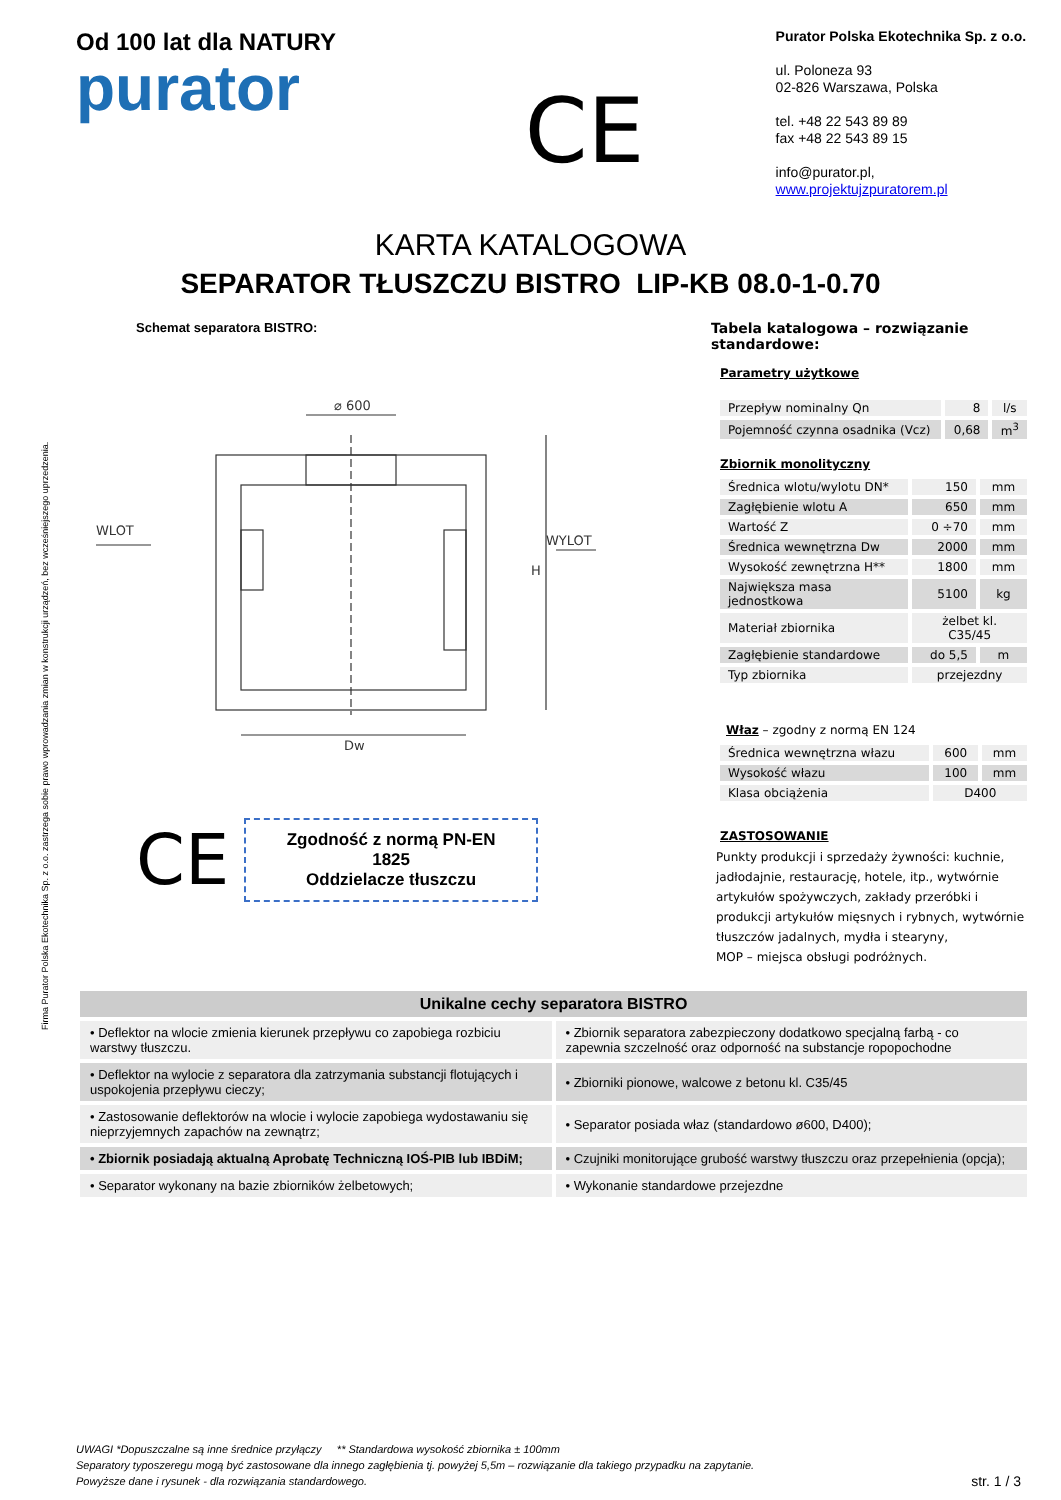Firma Purator Polska Ekotechnika Sp. z o.o. zastrzega sobie prawo wprowadzania zmian w konstrukcji urządzeń, bez wcześniejszego uprzedzenia.
Od 100 lat dla NATURY
purator
CE
Purator Polska Ekotechnika Sp. z o.o.
ul. Poloneza 93
02-826 Warszawa, Polska
tel. +48 22 543 89 89
fax +48 22 543 89 15
info@purator.pl, www.projektujzpuratorem.pl
KARTA KATALOGOWA
SEPARATOR TŁUSZCZU BISTRO LIP-KB 08.0-1-0.70
Schemat separatora BISTRO:
⌀ 600
WLOT
WYLOT
Dw
H
CE
Zgodność z normą PN-EN 1825
Oddzielacze tłuszczu
Tabela katalogowa – rozwiązanie standardowe:
Parametry użytkowe
| Przepływ nominalny Qn | 8 | l/s |
| Pojemność czynna osadnika (Vcz) | 0,68 | m<sup>3</sup> |
Zbiornik monolityczny
| Średnica wlotu/wylotu DN* | 150 | mm |
| Zagłębienie wlotu A | 650 | mm |
| Wartość Z | 0 ÷70 | mm |
| Średnica wewnętrzna Dw | 2000 | mm |
| Wysokość zewnętrzna H** | 1800 | mm |
| Największa masa jednostkowa | 5100 | kg |
| Materiał zbiornika | żelbet kl. C35/45 | |
| Zagłębienie standardowe | do 5,5 | m |
| Typ zbiornika | przejezdny | |
Właz – zgodny z normą EN 124
| Średnica wewnętrzna włazu | 600 | mm |
| Wysokość włazu | 100 | mm |
| Klasa obciążenia | D400 | |
ZASTOSOWANIE
Punkty produkcji i sprzedaży żywności: kuchnie, jadłodajnie, restaurację, hotele, itp., wytwórnie artykułów spożywczych, zakłady przeróbki i produkcji artykułów mięsnych i rybnych, wytwórnie tłuszczów jadalnych, mydła i stearyny,
MOP – miejsca obsługi podróżnych.
| Unikalne cechy separatora BISTRO | |
| --- | --- |
| • Deflektor na wlocie zmienia kierunek przepływu co zapobiega rozbiciu warstwy tłuszczu. | • Zbiornik separatora zabezpieczony dodatkowo specjalną farbą - co zapewnia szczelność oraz odporność na substancje ropopochodne |
| • Deflektor na wylocie z separatora dla zatrzymania substancji flotujących i uspokojenia przepływu cieczy; | • Zbiorniki pionowe, walcowe z betonu kl. C35/45 |
| • Zastosowanie deflektorów na wlocie i wylocie zapobiega wydostawaniu się nieprzyjemnych zapachów na zewnątrz; | • Separator posiada właz (standardowo ø600, D400); |
| • Zbiornik posiadają aktualną Aprobatę Techniczną IOŚ-PIB lub IBDiM; | • Czujniki monitorujące grubość warstwy tłuszczu oraz przepełnienia (opcja); |
| • Separator wykonany na bazie zbiorników żelbetowych; | • Wykonanie standardowe przejezdne |
UWAGI *Dopuszczalne są inne średnice przyłączy ** Standardowa wysokość zbiornika ± 100mm
Separatory typoszeregu mogą być zastosowane dla innego zagłębienia tj. powyżej 5,5m – rozwiązanie dla takiego przypadku na zapytanie.
Powyższe dane i rysunek - dla rozwiązania standardowego.
str. 1 / 3